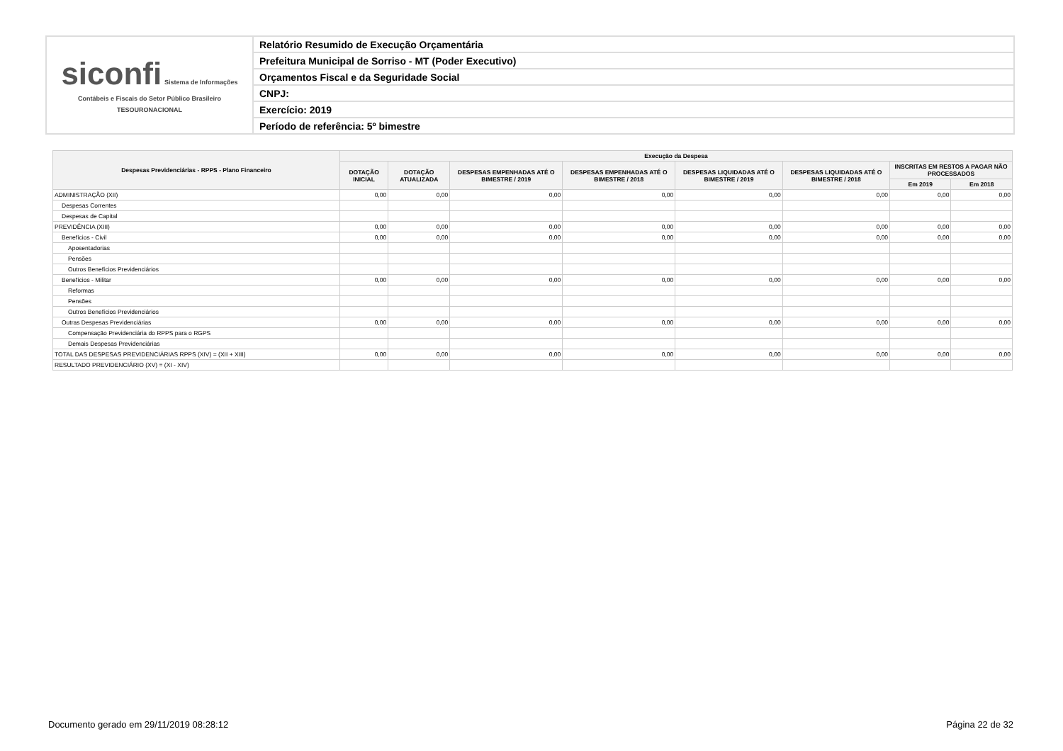| siconfi Sistema de Informações Contábeis e Fiscais do Setor Público Brasileiro TESOURONACIONAL | Relatório Resumido de Execução Orçamentária |
| | Prefeitura Municipal de Sorriso - MT (Poder Executivo) |
| | Orçamentos Fiscal e da Seguridade Social |
| | CNPJ: |
| | Exercício: 2019 |
| | Período de referência: 5º bimestre |
| Despesas Previdenciárias - RPPS - Plano Financeiro | Execução da Despesa | | | | | | | |
| --- | --- | --- | --- | --- | --- | --- | --- | --- |
| | DOTAÇÃO INICIAL | DOTAÇÃO ATUALIZADA | DESPESAS EMPENHADAS ATÉ O BIMESTRE / 2019 | DESPESAS EMPENHADAS ATÉ O BIMESTRE / 2018 | DESPESAS LIQUIDADAS ATÉ O BIMESTRE / 2019 | DESPESAS LIQUIDADAS ATÉ O BIMESTRE / 2018 | INSCRITAS EM RESTOS A PAGAR NÃO PROCESSADOS | |
| | | | | | | | Em 2019 | Em 2018 |
| ADMINISTRAÇÃO (XII) | 0,00 | 0,00 | 0,00 | 0,00 | 0,00 | 0,00 | 0,00 | 0,00 |
| Despesas Correntes | | | | | | | | |
| Despesas de Capital | | | | | | | | |
| PREVIDÊNCIA (XIII) | 0,00 | 0,00 | 0,00 | 0,00 | 0,00 | 0,00 | 0,00 | 0,00 |
| Benefícios - Civil | 0,00 | 0,00 | 0,00 | 0,00 | 0,00 | 0,00 | 0,00 | 0,00 |
| Aposentadorias | | | | | | | | |
| Pensões | | | | | | | | |
| Outros Benefícios Previdenciários | | | | | | | | |
| Benefícios - Militar | 0,00 | 0,00 | 0,00 | 0,00 | 0,00 | 0,00 | 0,00 | 0,00 |
| Reformas | | | | | | | | |
| Pensões | | | | | | | | |
| Outros Benefícios Previdenciários | | | | | | | | |
| Outras Despesas Previdenciárias | 0,00 | 0,00 | 0,00 | 0,00 | 0,00 | 0,00 | 0,00 | 0,00 |
| Compensação Previdenciária do RPPS para o RGPS | | | | | | | | |
| Demais Despesas Previdenciárias | | | | | | | | |
| TOTAL DAS DESPESAS PREVIDENCIÁRIAS RPPS (XIV) = (XII + XIII) | 0,00 | 0,00 | 0,00 | 0,00 | 0,00 | 0,00 | 0,00 | 0,00 |
| RESULTADO PREVIDENCIÁRIO (XV) = (XI - XIV) | | | | | | | | |
Documento gerado em 29/11/2019 08:28:12
Página 22 de 32